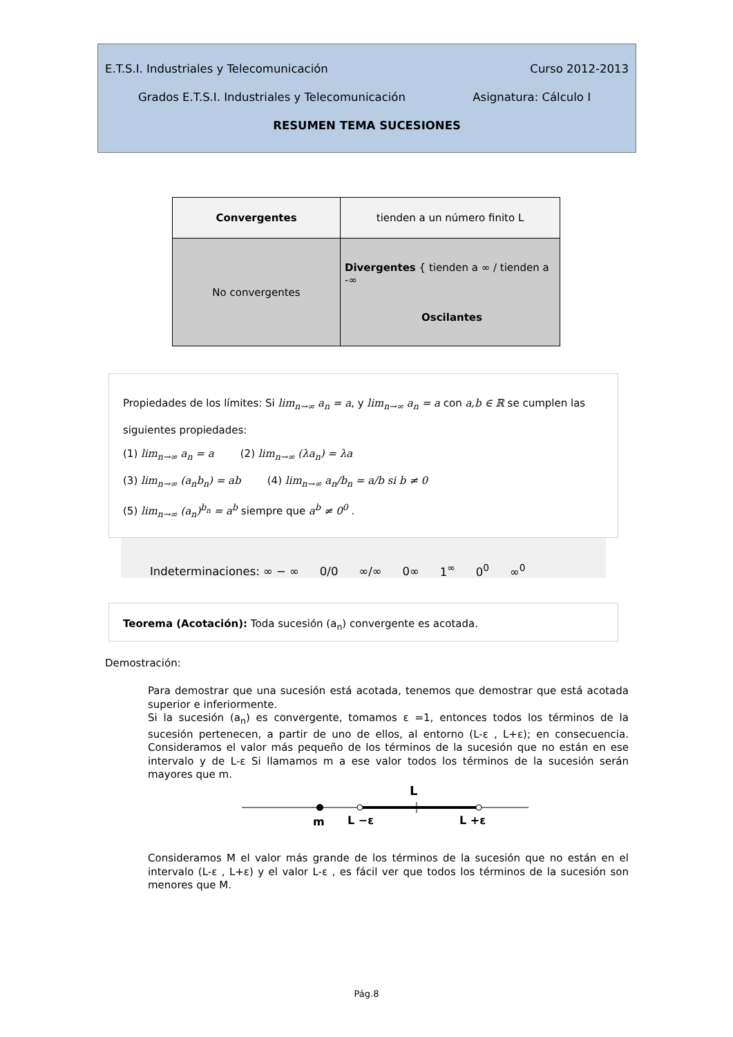E.T.S.I. Industriales y Telecomunicación Curso 2012-2013
Grados E.T.S.I. Industriales y Telecomunicación Asignatura: Cálculo I
RESUMEN TEMA SUCESIONES
| Convergentes | tienden a un número finito L |
| No convergentes | Divergentes { tienden a ∞ / tienden a -∞ Oscilantes |
Propiedades de los límites: Si lim<sub>n→∞</sub> a<sub>n</sub> = a, y lim<sub>n→∞</sub> a<sub>n</sub> = a con a,b ∈ ℝ se cumplen las siguientes propiedades:
(1) lim<sub>n→∞</sub> a<sub>n</sub> = a (2) lim<sub>n→∞</sub> (λa<sub>n</sub>) = λa
(3) lim<sub>n→∞</sub> (a<sub>n</sub>b<sub>n</sub>) = ab (4) lim<sub>n→∞</sub> a<sub>n</sub>/b<sub>n</sub> = a/b si b ≠ 0
(5) lim<sub>n→∞</sub> (a<sub>n</sub>)<sup>b<sub>n</sub></sup> = a<sup>b</sup> siempre que a<sup>b</sup> ≠ 0<sup>0</sup> .
Indeterminaciones: ∞ − ∞ 0/0 ∞/∞ 0∞ 1<sup>∞</sup> 0<sup>0</sup> ∞<sup>0</sup>
Teorema (Acotación): Toda sucesión (a<sub>n</sub>) convergente es acotada.
Demostración:
Para demostrar que una sucesión está acotada, tenemos que demostrar que está acotada superior e inferiormente.
Si la sucesión (a<sub>n</sub>) es convergente, tomamos ε =1, entonces todos los términos de la sucesión pertenecen, a partir de uno de ellos, al entorno (L-ε , L+ε); en consecuencia. Consideramos el valor más pequeño de los términos de la sucesión que no están en ese intervalo y de L-ε Si llamamos m a ese valor todos los términos de la sucesión serán mayores que m.
L
m
L −ε
L +ε
Consideramos M el valor más grande de los términos de la sucesión que no están en el intervalo (L-ε , L+ε) y el valor L-ε , es fácil ver que todos los términos de la sucesión son menores que M.
Pág.8